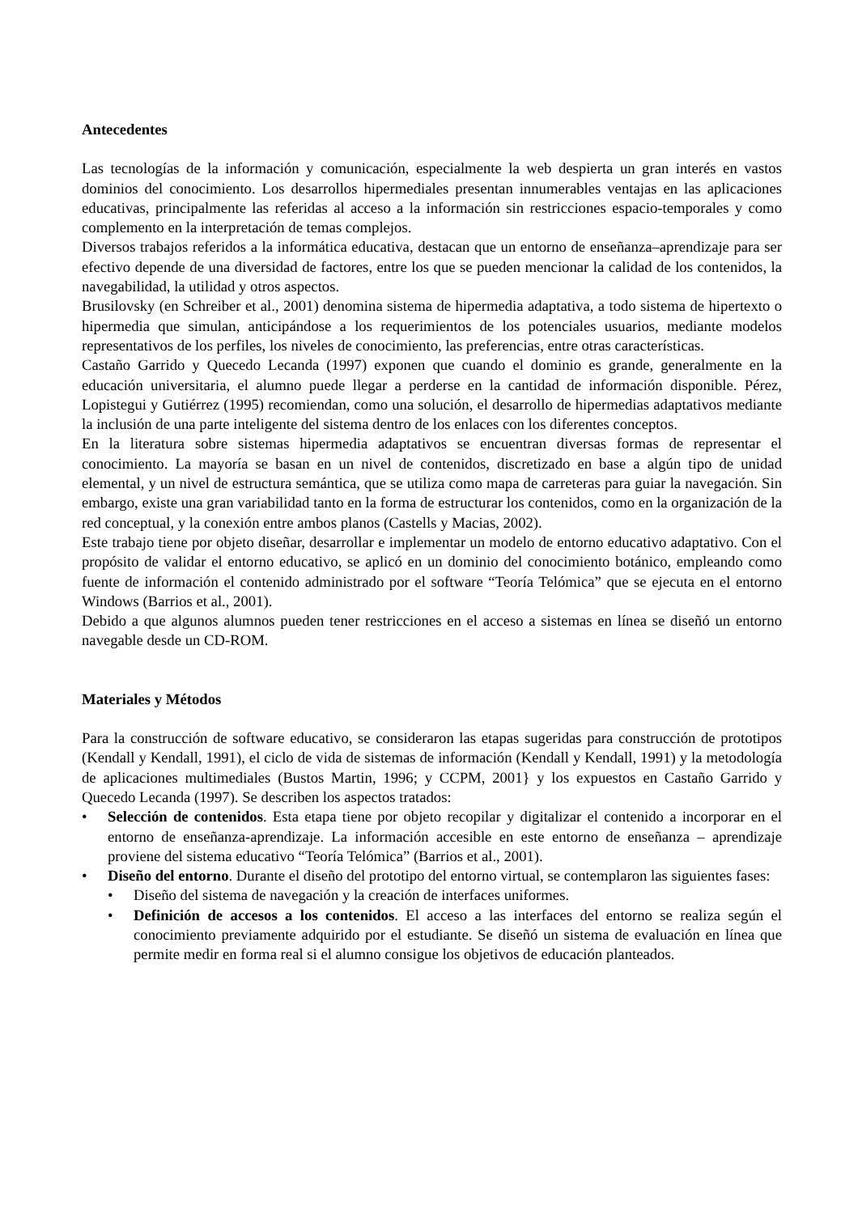Antecedentes
Las tecnologías de la información y comunicación, especialmente la web despierta un gran interés en vastos dominios del conocimiento. Los desarrollos hipermediales presentan innumerables ventajas en las aplicaciones educativas, principalmente las referidas al acceso a la información sin restricciones espacio-temporales y como complemento en la interpretación de temas complejos.
Diversos trabajos referidos a la informática educativa, destacan que un entorno de enseñanza–aprendizaje para ser efectivo depende de una diversidad de factores, entre los que se pueden mencionar la calidad de los contenidos, la navegabilidad, la utilidad y otros aspectos.
Brusilovsky (en Schreiber et al., 2001) denomina sistema de hipermedia adaptativa, a todo sistema de hipertexto o hipermedia que simulan, anticipándose a los requerimientos de los potenciales usuarios, mediante modelos representativos de los perfiles, los niveles de conocimiento, las preferencias, entre otras características.
Castaño Garrido y Quecedo Lecanda (1997) exponen que cuando el dominio es grande, generalmente en la educación universitaria, el alumno puede llegar a perderse en la cantidad de información disponible. Pérez, Lopistegui y Gutiérrez (1995) recomiendan, como una solución, el desarrollo de hipermedias adaptativos mediante la inclusión de una parte inteligente del sistema dentro de los enlaces con los diferentes conceptos.
En la literatura sobre sistemas hipermedia adaptativos se encuentran diversas formas de representar el conocimiento. La mayoría se basan en un nivel de contenidos, discretizado en base a algún tipo de unidad elemental, y un nivel de estructura semántica, que se utiliza como mapa de carreteras para guiar la navegación. Sin embargo, existe una gran variabilidad tanto en la forma de estructurar los contenidos, como en la organización de la red conceptual, y la conexión entre ambos planos (Castells y Macias, 2002).
Este trabajo tiene por objeto diseñar, desarrollar e implementar un modelo de entorno educativo adaptativo. Con el propósito de validar el entorno educativo, se aplicó en un dominio del conocimiento botánico, empleando como fuente de información el contenido administrado por el software “Teoría Telómica” que se ejecuta en el entorno Windows (Barrios et al., 2001).
Debido a que algunos alumnos pueden tener restricciones en el acceso a sistemas en línea se diseñó un entorno navegable desde un CD-ROM.
Materiales y Métodos
Para la construcción de software educativo, se consideraron las etapas sugeridas para construcción de prototipos (Kendall y Kendall, 1991), el ciclo de vida de sistemas de información (Kendall y Kendall, 1991) y la metodología de aplicaciones multimediales (Bustos Martin, 1996; y CCPM, 2001} y los expuestos en Castaño Garrido y Quecedo Lecanda (1997). Se describen los aspectos tratados:
• Selección de contenidos. Esta etapa tiene por objeto recopilar y digitalizar el contenido a incorporar en el entorno de enseñanza-aprendizaje. La información accesible en este entorno de enseñanza – aprendizaje proviene del sistema educativo “Teoría Telómica” (Barrios et al., 2001).
• Diseño del entorno. Durante el diseño del prototipo del entorno virtual, se contemplaron las siguientes fases:
• Diseño del sistema de navegación y la creación de interfaces uniformes.
• Definición de accesos a los contenidos. El acceso a las interfaces del entorno se realiza según el conocimiento previamente adquirido por el estudiante. Se diseñó un sistema de evaluación en línea que permite medir en forma real si el alumno consigue los objetivos de educación planteados.